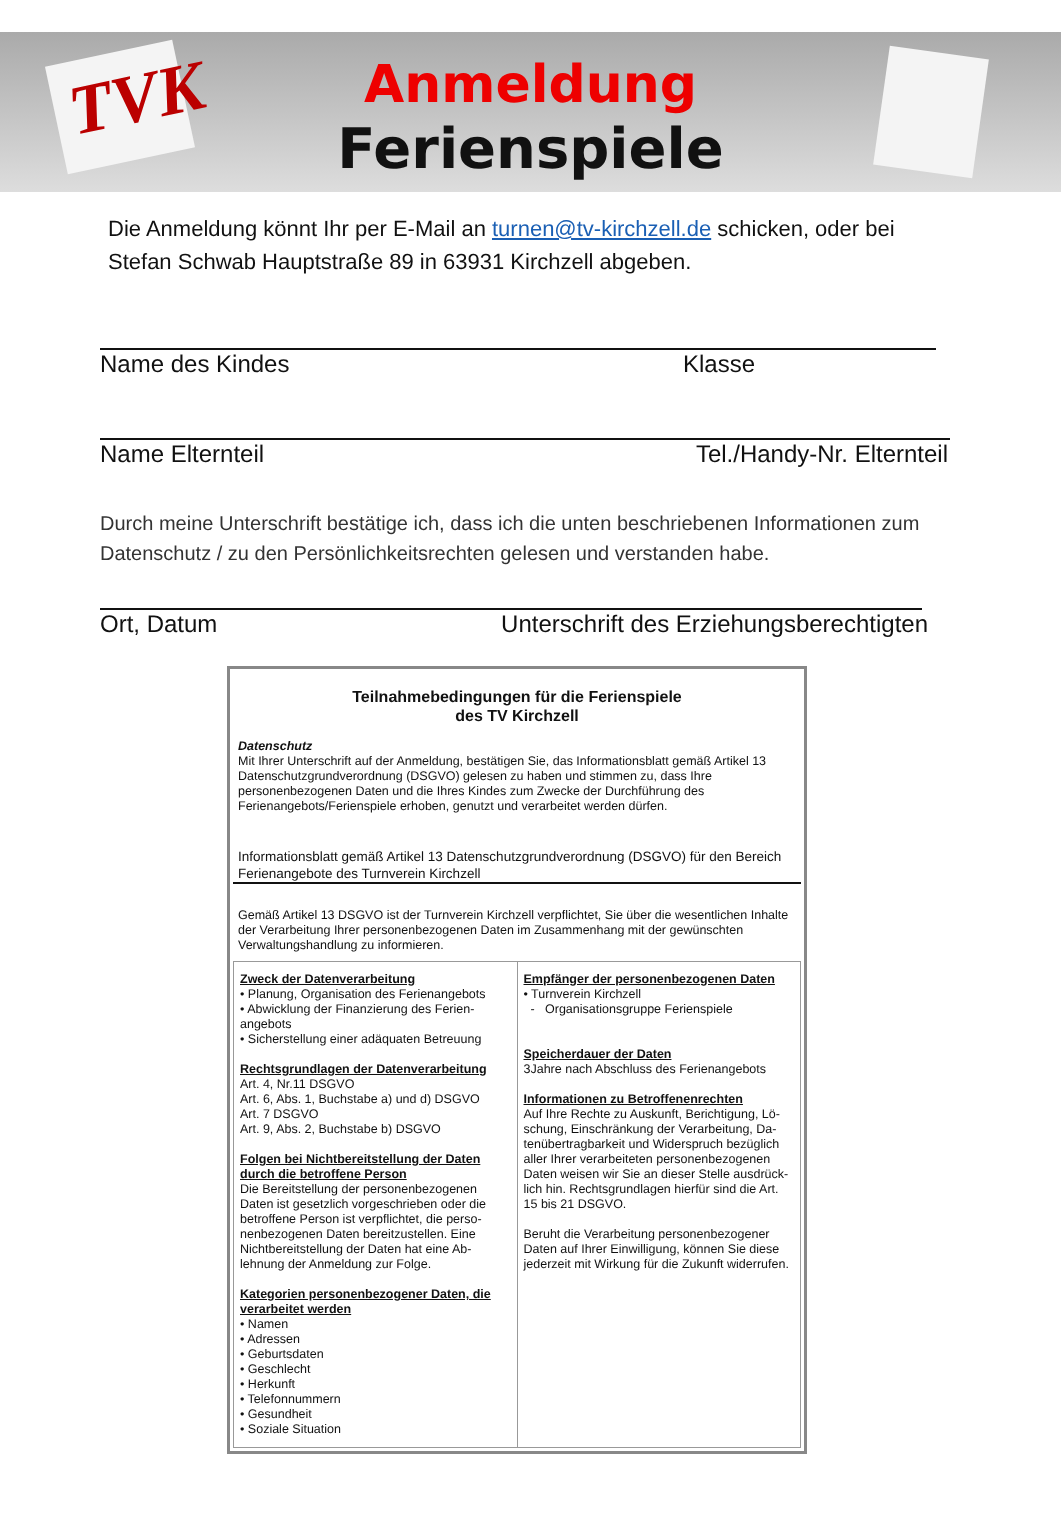TVK
Anmeldung
Ferienspiele
Die Anmeldung könnt Ihr per E-Mail an turnen@tv-kirchzell.de schicken, oder bei Stefan Schwab Hauptstraße 89 in 63931 Kirchzell abgeben.
Name des Kindes Klasse
Name Elternteil Tel./Handy-Nr. Elternteil
Durch meine Unterschrift bestätige ich, dass ich die unten beschriebenen Informationen zum Datenschutz / zu den Persönlichkeitsrechten gelesen und verstanden habe.
Ort, Datum Unterschrift des Erziehungsberechtigten
Teilnahmebedingungen für die Ferienspiele
des TV Kirchzell
Datenschutz
Mit Ihrer Unterschrift auf der Anmeldung, bestätigen Sie, das Informationsblatt gemäß Artikel 13 Datenschutzgrundverordnung (DSGVO) gelesen zu haben und stimmen zu, dass Ihre personenbezogenen Daten und die Ihres Kindes zum Zwecke der Durchführung des Ferienangebots/Ferienspiele erhoben, genutzt und verarbeitet werden dürfen.
Informationsblatt gemäß Artikel 13 Datenschutzgrundverordnung (DSGVO) für den Bereich Ferienangebote des Turnverein Kirchzell
Gemäß Artikel 13 DSGVO ist der Turnverein Kirchzell verpflichtet, Sie über die wesentlichen Inhalte der Verarbeitung Ihrer personenbezogenen Daten im Zusammenhang mit der gewünschten Verwaltungshandlung zu informieren.
Zweck der Datenverarbeitung
• Planung, Organisation des Ferienangebots
• Abwicklung der Finanzierung des Ferien-angebots
• Sicherstellung einer adäquaten Betreuung
Rechtsgrundlagen der Datenverarbeitung
Art. 4, Nr.11 DSGVO
Art. 6, Abs. 1, Buchstabe a) und d) DSGVO
Art. 7 DSGVO
Art. 9, Abs. 2, Buchstabe b) DSGVO
Folgen bei Nichtbereitstellung der Daten durch die betroffene Person
Die Bereitstellung der personenbezogenen Daten ist gesetzlich vorgeschrieben oder die betroffene Person ist verpflichtet, die perso-nenbezogenen Daten bereitzustellen. Eine Nichtbereitstellung der Daten hat eine Ab-lehnung der Anmeldung zur Folge.
Kategorien personenbezogener Daten, die verarbeitet werden
• Namen
• Adressen
• Geburtsdaten
• Geschlecht
• Herkunft
• Telefonnummern
• Gesundheit
• Soziale Situation
Empfänger der personenbezogenen Daten
• Turnverein Kirchzell
- Organisationsgruppe Ferienspiele
Speicherdauer der Daten
3Jahre nach Abschluss des Ferienangebots
Informationen zu Betroffenenrechten
Auf Ihre Rechte zu Auskunft, Berichtigung, Lö-schung, Einschränkung der Verarbeitung, Da-tenübertragbarkeit und Widerspruch bezüglich aller Ihrer verarbeiteten personenbezogenen Daten weisen wir Sie an dieser Stelle ausdrück-lich hin. Rechtsgrundlagen hierfür sind die Art. 15 bis 21 DSGVO.
Beruht die Verarbeitung personenbezogener Daten auf Ihrer Einwilligung, können Sie diese jederzeit mit Wirkung für die Zukunft widerrufen.